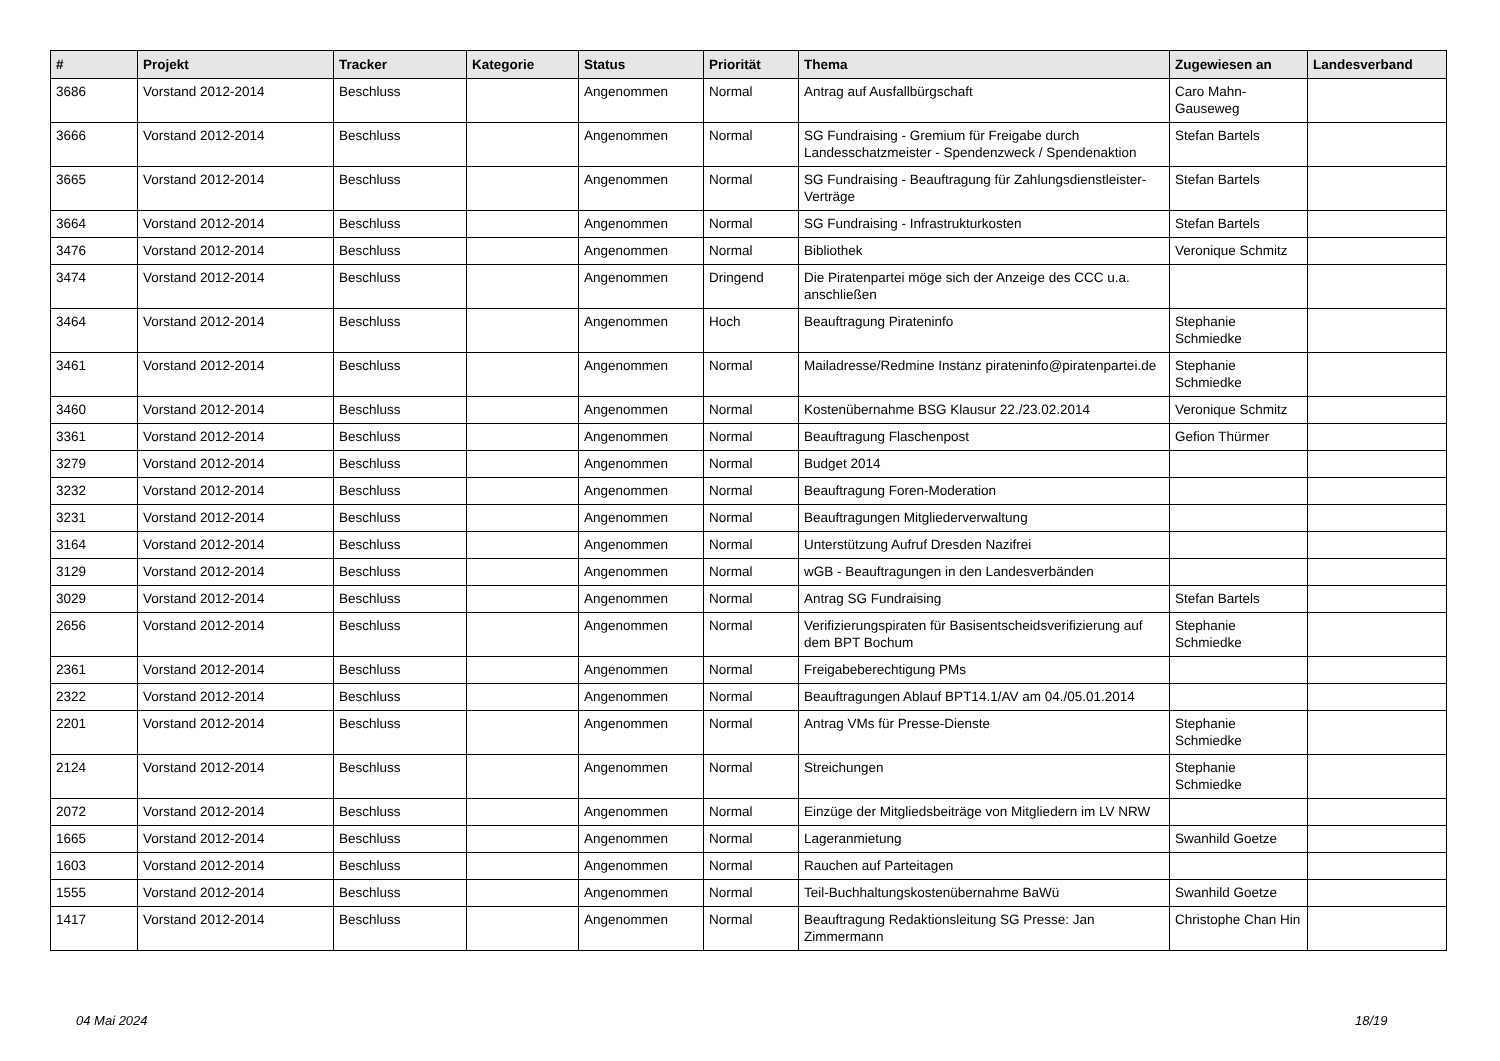| # | Projekt | Tracker | Kategorie | Status | Priorität | Thema | Zugewiesen an | Landesverband |
| --- | --- | --- | --- | --- | --- | --- | --- | --- |
| 3686 | Vorstand 2012-2014 | Beschluss | | Angenommen | Normal | Antrag auf Ausfallbürgschaft | Caro Mahn-Gauseweg | |
| 3666 | Vorstand 2012-2014 | Beschluss | | Angenommen | Normal | SG Fundraising - Gremium für Freigabe durch Landesschatzmeister - Spendenzweck / Spendenaktion | Stefan Bartels | |
| 3665 | Vorstand 2012-2014 | Beschluss | | Angenommen | Normal | SG Fundraising - Beauftragung für Zahlungsdienstleister-Verträge | Stefan Bartels | |
| 3664 | Vorstand 2012-2014 | Beschluss | | Angenommen | Normal | SG Fundraising - Infrastrukturkosten | Stefan Bartels | |
| 3476 | Vorstand 2012-2014 | Beschluss | | Angenommen | Normal | Bibliothek | Veronique Schmitz | |
| 3474 | Vorstand 2012-2014 | Beschluss | | Angenommen | Dringend | Die Piratenpartei möge sich der Anzeige des CCC u.a. anschließen | | |
| 3464 | Vorstand 2012-2014 | Beschluss | | Angenommen | Hoch | Beauftragung Pirateninfo | Stephanie Schmiedke | |
| 3461 | Vorstand 2012-2014 | Beschluss | | Angenommen | Normal | Mailadresse/Redmine Instanz pirateninfo@piratenpartei.de | Stephanie Schmiedke | |
| 3460 | Vorstand 2012-2014 | Beschluss | | Angenommen | Normal | Kostenübernahme BSG Klausur 22./23.02.2014 | Veronique Schmitz | |
| 3361 | Vorstand 2012-2014 | Beschluss | | Angenommen | Normal | Beauftragung Flaschenpost | Gefion Thürmer | |
| 3279 | Vorstand 2012-2014 | Beschluss | | Angenommen | Normal | Budget 2014 | | |
| 3232 | Vorstand 2012-2014 | Beschluss | | Angenommen | Normal | Beauftragung Foren-Moderation | | |
| 3231 | Vorstand 2012-2014 | Beschluss | | Angenommen | Normal | Beauftragungen Mitgliederverwaltung | | |
| 3164 | Vorstand 2012-2014 | Beschluss | | Angenommen | Normal | Unterstützung Aufruf Dresden Nazifrei | | |
| 3129 | Vorstand 2012-2014 | Beschluss | | Angenommen | Normal | wGB - Beauftragungen in den Landesverbänden | | |
| 3029 | Vorstand 2012-2014 | Beschluss | | Angenommen | Normal | Antrag SG Fundraising | Stefan Bartels | |
| 2656 | Vorstand 2012-2014 | Beschluss | | Angenommen | Normal | Verifizierungspiraten für Basisentscheidsverifizierung auf dem BPT Bochum | Stephanie Schmiedke | |
| 2361 | Vorstand 2012-2014 | Beschluss | | Angenommen | Normal | Freigabeberechtigung PMs | | |
| 2322 | Vorstand 2012-2014 | Beschluss | | Angenommen | Normal | Beauftragungen Ablauf BPT14.1/AV am 04./05.01.2014 | | |
| 2201 | Vorstand 2012-2014 | Beschluss | | Angenommen | Normal | Antrag VMs für Presse-Dienste | Stephanie Schmiedke | |
| 2124 | Vorstand 2012-2014 | Beschluss | | Angenommen | Normal | Streichungen | Stephanie Schmiedke | |
| 2072 | Vorstand 2012-2014 | Beschluss | | Angenommen | Normal | Einzüge der Mitgliedsbeiträge von Mitgliedern im LV NRW | | |
| 1665 | Vorstand 2012-2014 | Beschluss | | Angenommen | Normal | Lageranmietung | Swanhild Goetze | |
| 1603 | Vorstand 2012-2014 | Beschluss | | Angenommen | Normal | Rauchen auf Parteitagen | | |
| 1555 | Vorstand 2012-2014 | Beschluss | | Angenommen | Normal | Teil-Buchhaltungskostenübernahme BaWü | Swanhild Goetze | |
| 1417 | Vorstand 2012-2014 | Beschluss | | Angenommen | Normal | Beauftragung Redaktionsleitung SG Presse: Jan Zimmermann | Christophe Chan Hin | |
04 Mai 2024 18/19